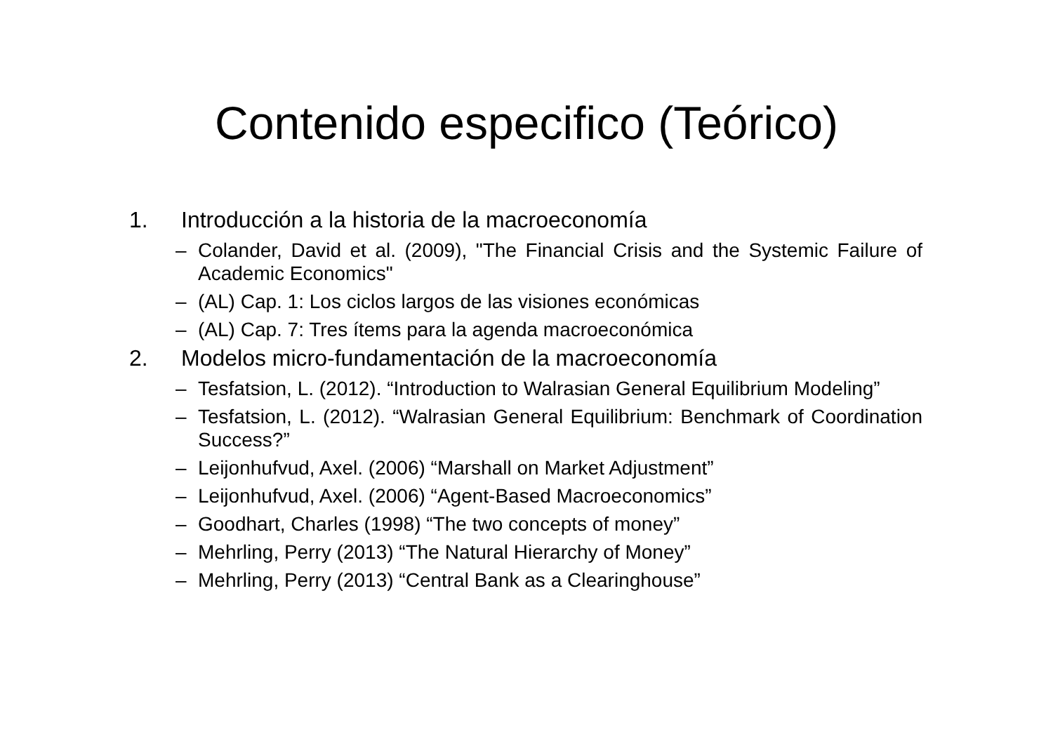Contenido especifico (Teórico)
1. Introducción a la historia de la macroeconomía
– Colander, David et al. (2009), "The Financial Crisis and the Systemic Failure of Academic Economics"
– (AL) Cap. 1: Los ciclos largos de las visiones económicas
– (AL) Cap. 7: Tres ítems para la agenda macroeconómica
2. Modelos micro-fundamentación de la macroeconomía
– Tesfatsion, L. (2012). “Introduction to Walrasian General Equilibrium Modeling”
– Tesfatsion, L. (2012). “Walrasian General Equilibrium: Benchmark of Coordination Success?”
– Leijonhufvud, Axel. (2006) “Marshall on Market Adjustment”
– Leijonhufvud, Axel. (2006) “Agent-Based Macroeconomics”
– Goodhart, Charles (1998) “The two concepts of money”
– Mehrling, Perry (2013) “The Natural Hierarchy of Money”
– Mehrling, Perry (2013) “Central Bank as a Clearinghouse”